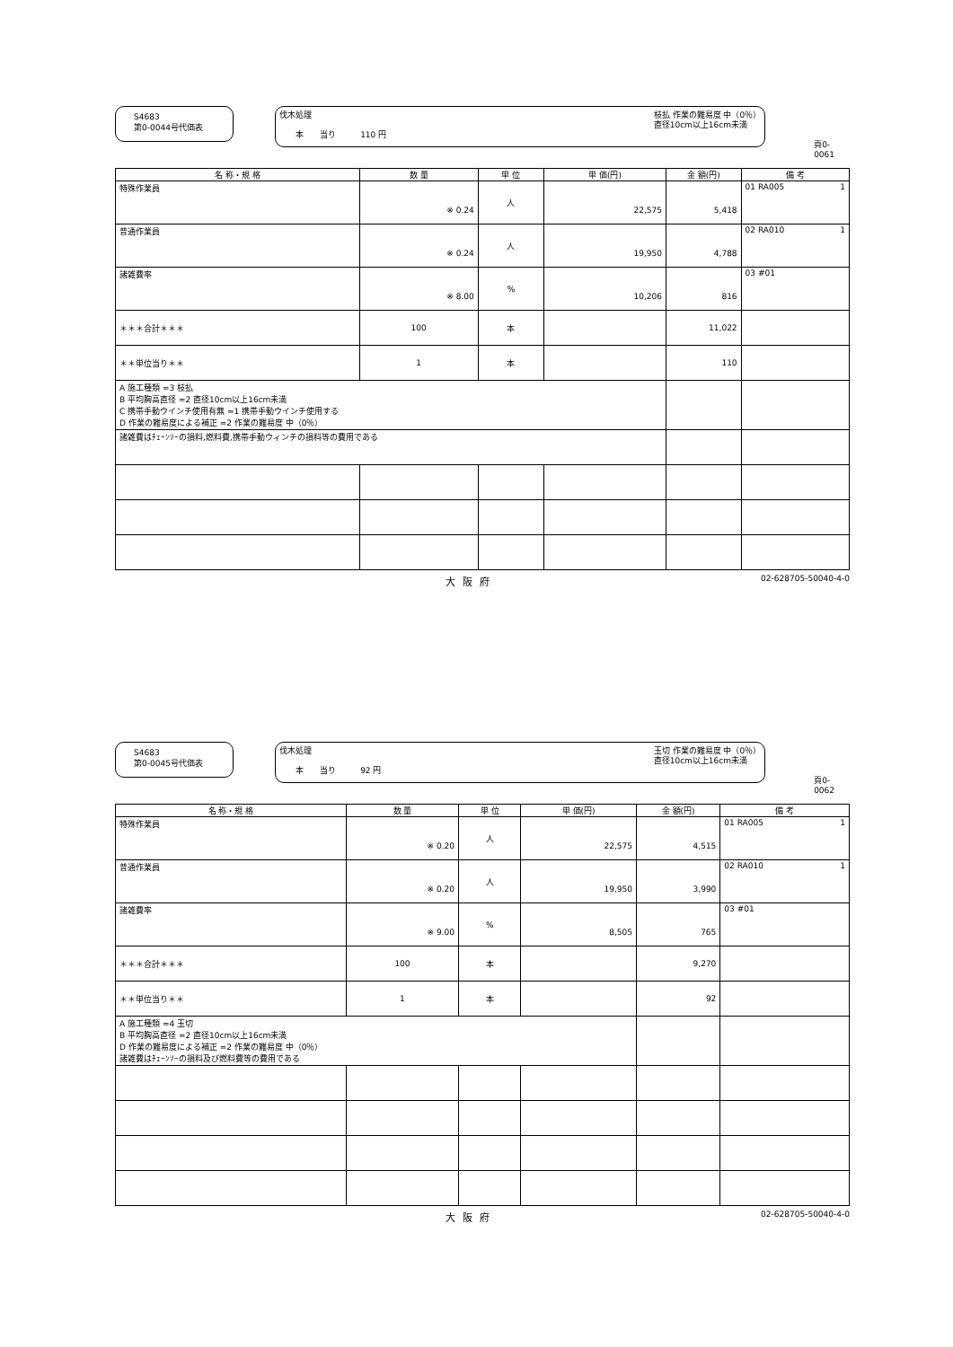S4683
第0-0044号代価表
伐木処理
　　本　　当り　　　110 円
枝払 作業の難易度 中（0％）
直径10cm以上16cm未満
頁0-0061
| 名 称・規 格 | 数 量 | 単 位 | 単 価(円) | 金 額(円) | 備 考 |
| --- | --- | --- | --- | --- | --- |
| 特殊作業員 | ※ 0.24 | 人 | 22,575 | 5,418 | 01 RA005 1 |
| 普通作業員 | ※ 0.24 | 人 | 19,950 | 4,788 | 02 RA010 1 |
| 諸雑費率 | ※ 8.00 | % | 10,206 | 816 | 03 #01 |
| ＊＊＊合計＊＊＊ | 100 | 本 | | 11,022 | |
| ＊＊単位当り＊＊ | 1 | 本 | | 110 | |
| A 施工種類 =3 枝払 B 平均胸高直径 =2 直径10cm以上16cm未満 C 携帯手動ウインチ使用有無 =1 携帯手動ウインチ使用する D 作業の難易度による補正 =2 作業の難易度 中（0％） | | | | | |
| 諸雑費はﾁｪｰﾝｿｰの損料,燃料費,携帯手動ウィンチの損料等の費用である | | | | | |
大阪府 02-628705-50040-4-0
S4683
第0-0045号代価表
伐木処理
　　本　　当り　　　92 円
玉切 作業の難易度 中（0％）
直径10cm以上16cm未満
頁0-0062
| 名 称・規 格 | 数 量 | 単 位 | 単 価(円) | 金 額(円) | 備 考 |
| --- | --- | --- | --- | --- | --- |
| 特殊作業員 | ※ 0.20 | 人 | 22,575 | 4,515 | 01 RA005 1 |
| 普通作業員 | ※ 0.20 | 人 | 19,950 | 3,990 | 02 RA010 1 |
| 諸雑費率 | ※ 9.00 | % | 8,505 | 765 | 03 #01 |
| ＊＊＊合計＊＊＊ | 100 | 本 | | 9,270 | |
| ＊＊単位当り＊＊ | 1 | 本 | | 92 | |
| A 施工種類 =4 玉切 B 平均胸高直径 =2 直径10cm以上16cm未満 D 作業の難易度による補正 =2 作業の難易度 中（0％） 諸雑費はﾁｪｰﾝｿｰの損料及び燃料費等の費用である | | | | | |
大阪府 02-628705-50040-4-0